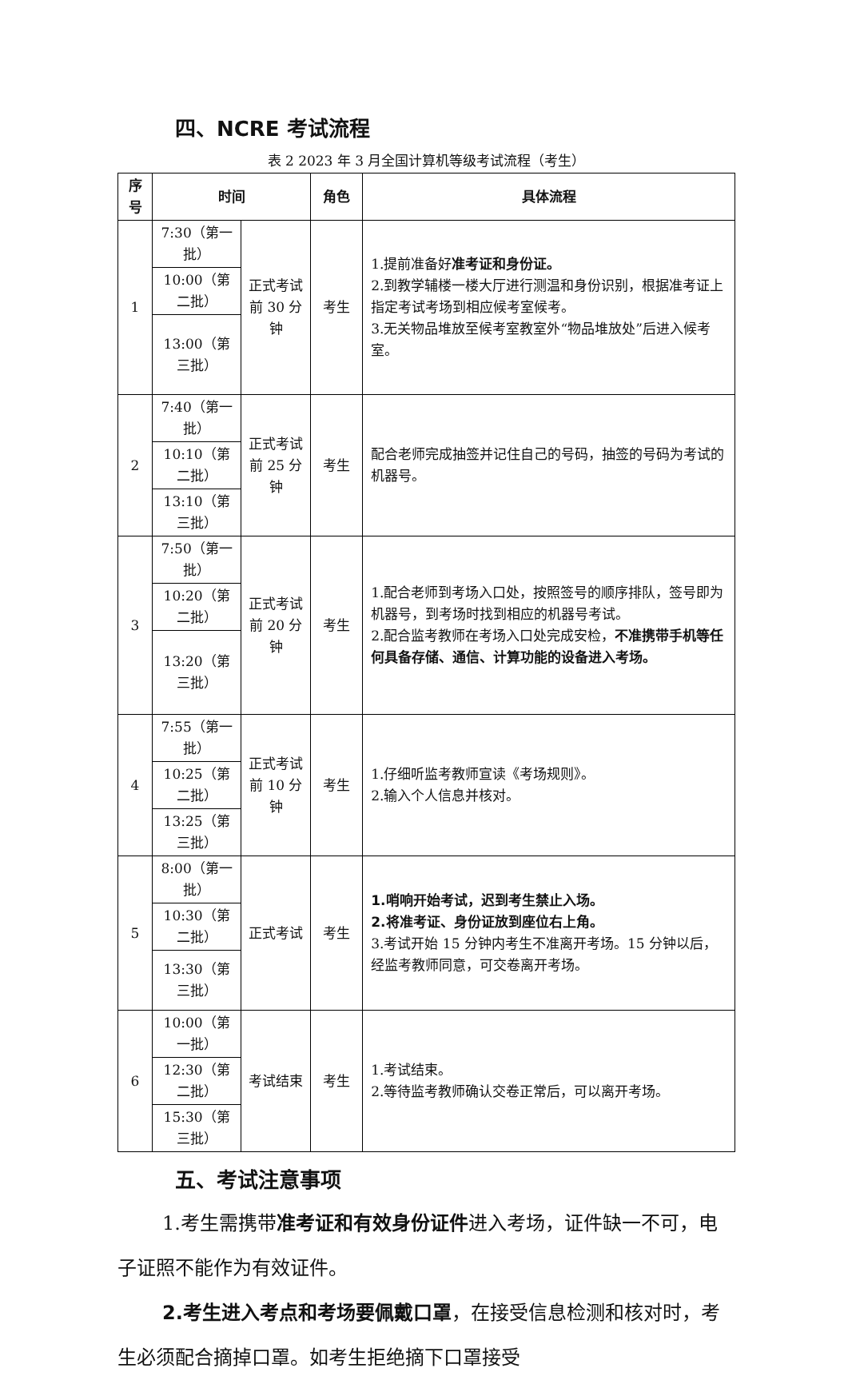四、NCRE 考试流程
表 2 2023 年 3 月全国计算机等级考试流程（考生）
| 序号 | 时间 | | 角色 | 具体流程 |
| --- | --- | --- | --- | --- |
| 1 | 7:30（第一批） | 正式考试前 30 分钟 | 考生 | 1.提前准备好 准考证和身份证。 2.到教学辅楼一楼大厅进行测温和身份识别，根据准考证上指定考试考场到相应候考室候考。 3.无关物品堆放至候考室教室外“物品堆放处”后进入候考室。 |
| | 10:00（第二批） | | | |
| | 13:00（第三批） | | | |
| 2 | 7:40（第一批） | 正式考试前 25 分钟 | 考生 | 配合老师完成抽签并记住自己的号码，抽签的号码为考试的机器号。 |
| | 10:10（第二批） | | | |
| | 13:10（第三批） | | | |
| 3 | 7:50（第一批） | 正式考试前 20 分钟 | 考生 | 1.配合老师到考场入口处，按照签号的顺序排队，签号即为机器号，到考场时找到相应的机器号考试。 2.配合监考教师在考场入口处完成安检， 不准携带手机等任何具备存储、通信、计算功能的设备进入考场。 |
| | 10:20（第二批） | | | |
| | 13:20（第三批） | | | |
| 4 | 7:55（第一批） | 正式考试前 10 分钟 | 考生 | 1.仔细听监考教师宣读《考场规则》。 2.输入个人信息并核对。 |
| | 10:25（第二批） | | | |
| | 13:25（第三批） | | | |
| 5 | 8:00（第一批） | 正式考试 | 考生 | 1.哨响开始考试，迟到考生禁止入场。 2.将准考证、身份证放到座位右上角。 3.考试开始 15 分钟内考生不准离开考场。15 分钟以后，经监考教师同意，可交卷离开考场。 |
| | 10:30（第二批） | | | |
| | 13:30（第三批） | | | |
| 6 | 10:00（第一批） | 考试结束 | 考生 | 1.考试结束。 2.等待监考教师确认交卷正常后，可以离开考场。 |
| | 12:30（第二批） | | | |
| | 15:30（第三批） | | | |
五、考试注意事项
1.考生需携带准考证和有效身份证件进入考场，证件缺一不可，电子证照不能作为有效证件。
2.考生进入考点和考场要佩戴口罩，在接受信息检测和核对时，考生必须配合摘掉口罩。如考生拒绝摘下口罩接受